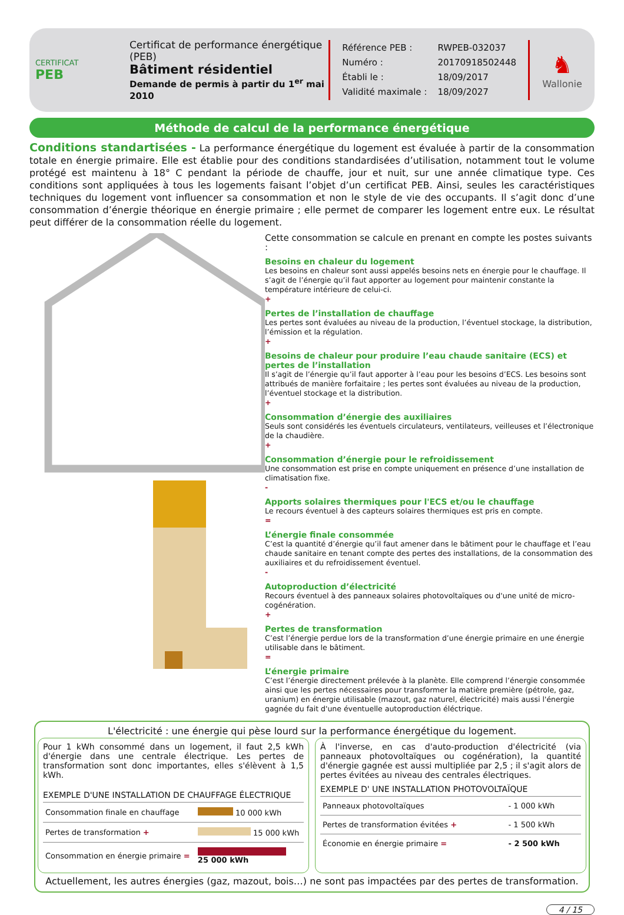CERTIFICAT
PEB
Certificat de performance énergétique (PEB)
Bâtiment résidentiel
Demande de permis à partir du 1<sup>er</sup> mai 2010
| Référence PEB : | RWPEB-032037 |
| Numéro : | 20170918502448 |
| Établi le : | 18/09/2017 |
| Validité maximale : | 18/09/2027 |
♞
Wallonie
Méthode de calcul de la performance énergétique
Conditions standartisées - La performance énergétique du logement est évaluée à partir de la consommation totale en énergie primaire. Elle est établie pour des conditions standardisées d’utilisation, notamment tout le volume protégé est maintenu à 18° C pendant la période de chauffe, jour et nuit, sur une année climatique type. Ces conditions sont appliquées à tous les logements faisant l’objet d’un certificat PEB. Ainsi, seules les caractéristiques techniques du logement vont influencer sa consommation et non le style de vie des occupants. Il s’agit donc d’une consommation d’énergie théorique en énergie primaire ; elle permet de comparer les logement entre eux. Le résultat peut différer de la consommation réelle du logement.
Cette consommation se calcule en prenant en compte les postes suivants :
Besoins en chaleur du logement
Les besoins en chaleur sont aussi appelés besoins nets en énergie pour le chauffage. Il s’agit de l’énergie qu’il faut apporter au logement pour maintenir constante la température intérieure de celui-ci.
+
Pertes de l’installation de chauffage
Les pertes sont évaluées au niveau de la production, l’éventuel stockage, la distribution, l’émission et la régulation.
+
Besoins de chaleur pour produire l’eau chaude sanitaire (ECS) et pertes de l’installation
Il s’agit de l’énergie qu’il faut apporter à l’eau pour les besoins d’ECS. Les besoins sont attribués de manière forfaitaire ; les pertes sont évaluées au niveau de la production, l’éventuel stockage et la distribution.
+
Consommation d’énergie des auxiliaires
Seuls sont considérés les éventuels circulateurs, ventilateurs, veilleuses et l’électronique de la chaudière.
+
Consommation d’énergie pour le refroidissement
Une consommation est prise en compte uniquement en présence d’une installation de climatisation fixe.
-
Apports solaires thermiques pour l'ECS et/ou le chauffage
Le recours éventuel à des capteurs solaires thermiques est pris en compte.
=
L’énergie finale consommée
C’est la quantité d’énergie qu’il faut amener dans le bâtiment pour le chauffage et l’eau chaude sanitaire en tenant compte des pertes des installations, de la consommation des auxiliaires et du refroidissement éventuel.
-
Autoproduction d’électricité
Recours éventuel à des panneaux solaires photovoltaïques ou d'une unité de micro-cogénération.
+
Pertes de transformation
C’est l’énergie perdue lors de la transformation d’une énergie primaire en une énergie utilisable dans le bâtiment.
=
L’énergie primaire
C’est l’énergie directement prélevée à la planète. Elle comprend l’énergie consommée ainsi que les pertes nécessaires pour transformer la matière première (pétrole, gaz, uranium) en énergie utilisable (mazout, gaz naturel, électricité) mais aussi l'énergie gagnée du fait d'une éventuelle autoproduction éléctrique.
L'électricité : une énergie qui pèse lourd sur la performance énergétique du logement.
Pour 1 kWh consommé dans un logement, il faut 2,5 kWh d'énergie dans une centrale électrique. Les pertes de transformation sont donc importantes, elles s'élèvent à 1,5 kWh.
EXEMPLE D'UNE INSTALLATION DE CHAUFFAGE ÉLECTRIQUE
| Consommation finale en chauffage | 10 000 kWh |
| Pertes de transformation + | 15 000 kWh |
| Consommation en énergie primaire = | 25 000 kWh |
À l'inverse, en cas d'auto-production d'électricité (via panneaux photovoltaïques ou cogénération), la quantité d'énergie gagnée est aussi multipliée par 2,5 ; il s'agit alors de pertes évitées au niveau des centrales électriques.
EXEMPLE D' UNE INSTALLATION PHOTOVOLTAÏQUE
| Panneaux photovoltaïques | - 1 000 kWh |
| Pertes de transformation évitées + | - 1 500 kWh |
| Économie en énergie primaire = | - 2 500 kWh |
Actuellement, les autres énergies (gaz, mazout, bois…) ne sont pas impactées par des pertes de transformation.
4 / 15